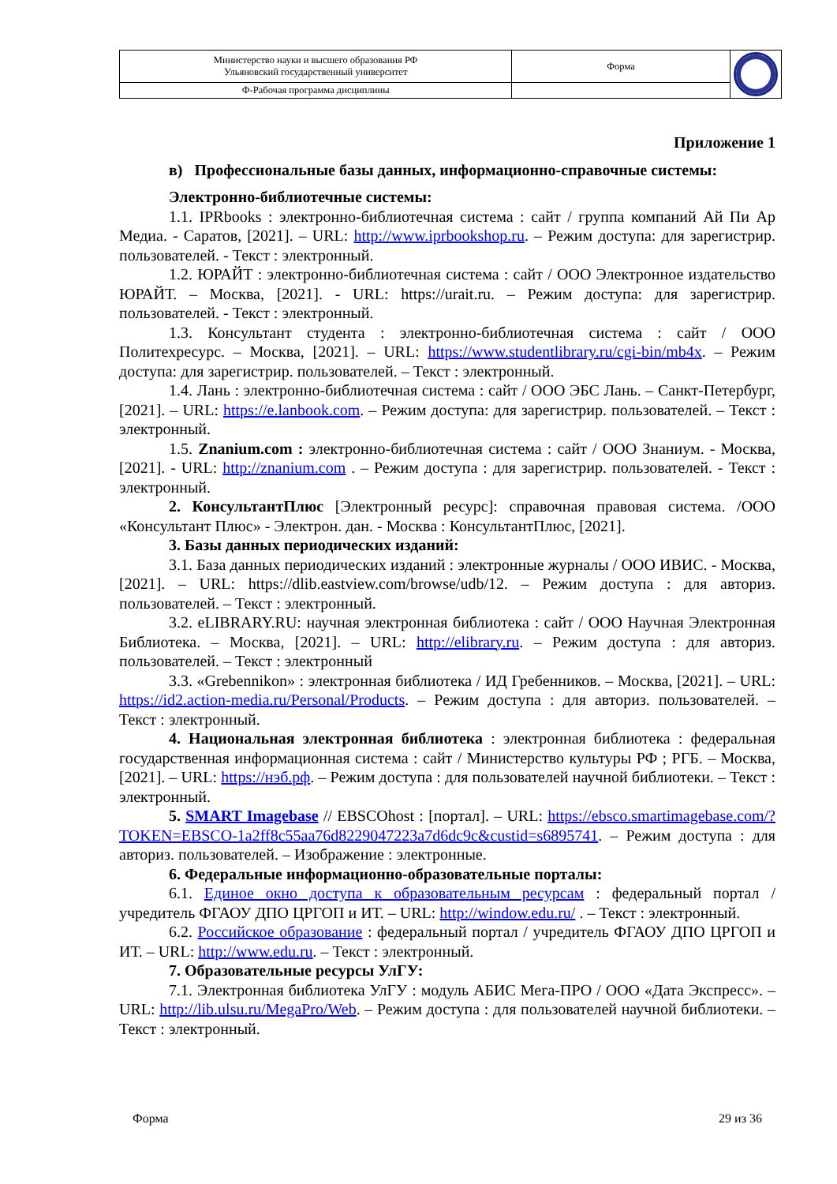| Министерство науки и высшего образования РФ Ульяновский государственный университет | Форма | |
| Ф-Рабочая программа дисциплины | | |
Приложение 1
в) Профессиональные базы данных, информационно-справочные системы:
Электронно-библиотечные системы:
1.1. IPRbooks : электронно-библиотечная система : сайт / группа компаний Ай Пи Ар Медиа. - Саратов, [2021]. – URL: http://www.iprbookshop.ru. – Режим доступа: для зарегистрир. пользователей. - Текст : электронный.
1.2. ЮРАЙТ : электронно-библиотечная система : сайт / ООО Электронное издательство ЮРАЙТ. – Москва, [2021]. - URL: https://urait.ru. – Режим доступа: для зарегистрир. пользователей. - Текст : электронный.
1.3. Консультант студента : электронно-библиотечная система : сайт / ООО Политехресурс. – Москва, [2021]. – URL: https://www.studentlibrary.ru/cgi-bin/mb4x. – Режим доступа: для зарегистрир. пользователей. – Текст : электронный.
1.4. Лань : электронно-библиотечная система : сайт / ООО ЭБС Лань. – Санкт-Петербург, [2021]. – URL: https://e.lanbook.com. – Режим доступа: для зарегистрир. пользователей. – Текст : электронный.
1.5. Znanium.com : электронно-библиотечная система : сайт / ООО Знаниум. - Москва, [2021]. - URL: http://znanium.com . – Режим доступа : для зарегистрир. пользователей. - Текст : электронный.
2. КонсультантПлюс [Электронный ресурс]: справочная правовая система. /ООО «Консультант Плюс» - Электрон. дан. - Москва : КонсультантПлюс, [2021].
3. Базы данных периодических изданий:
3.1. База данных периодических изданий : электронные журналы / ООО ИВИС. - Москва, [2021]. – URL: https://dlib.eastview.com/browse/udb/12. – Режим доступа : для авториз. пользователей. – Текст : электронный.
3.2. eLIBRARY.RU: научная электронная библиотека : сайт / ООО Научная Электронная Библиотека. – Москва, [2021]. – URL: http://elibrary.ru. – Режим доступа : для авториз. пользователей. – Текст : электронный
3.3. «Grebennikon» : электронная библиотека / ИД Гребенников. – Москва, [2021]. – URL: https://id2.action-media.ru/Personal/Products. – Режим доступа : для авториз. пользователей. – Текст : электронный.
4. Национальная электронная библиотека : электронная библиотека : федеральная государственная информационная система : сайт / Министерство культуры РФ ; РГБ. – Москва, [2021]. – URL: https://нэб.рф. – Режим доступа : для пользователей научной библиотеки. – Текст : электронный.
5. SMART Imagebase // EBSCOhost : [портал]. – URL: https://ebsco.smartimagebase.com/?TOKEN=EBSCO-1a2ff8c55aa76d8229047223a7d6dc9c&custid=s6895741. – Режим доступа : для авториз. пользователей. – Изображение : электронные.
6. Федеральные информационно-образовательные порталы:
6.1. Единое окно доступа к образовательным ресурсам : федеральный портал / учредитель ФГАОУ ДПО ЦРГОП и ИТ. – URL: http://window.edu.ru/ . – Текст : электронный.
6.2. Российское образование : федеральный портал / учредитель ФГАОУ ДПО ЦРГОП и ИТ. – URL: http://www.edu.ru. – Текст : электронный.
7. Образовательные ресурсы УлГУ:
7.1. Электронная библиотека УлГУ : модуль АБИС Мега-ПРО / ООО «Дата Экспресс». – URL: http://lib.ulsu.ru/MegaPro/Web. – Режим доступа : для пользователей научной библиотеки. – Текст : электронный.
Форма 29 из 36